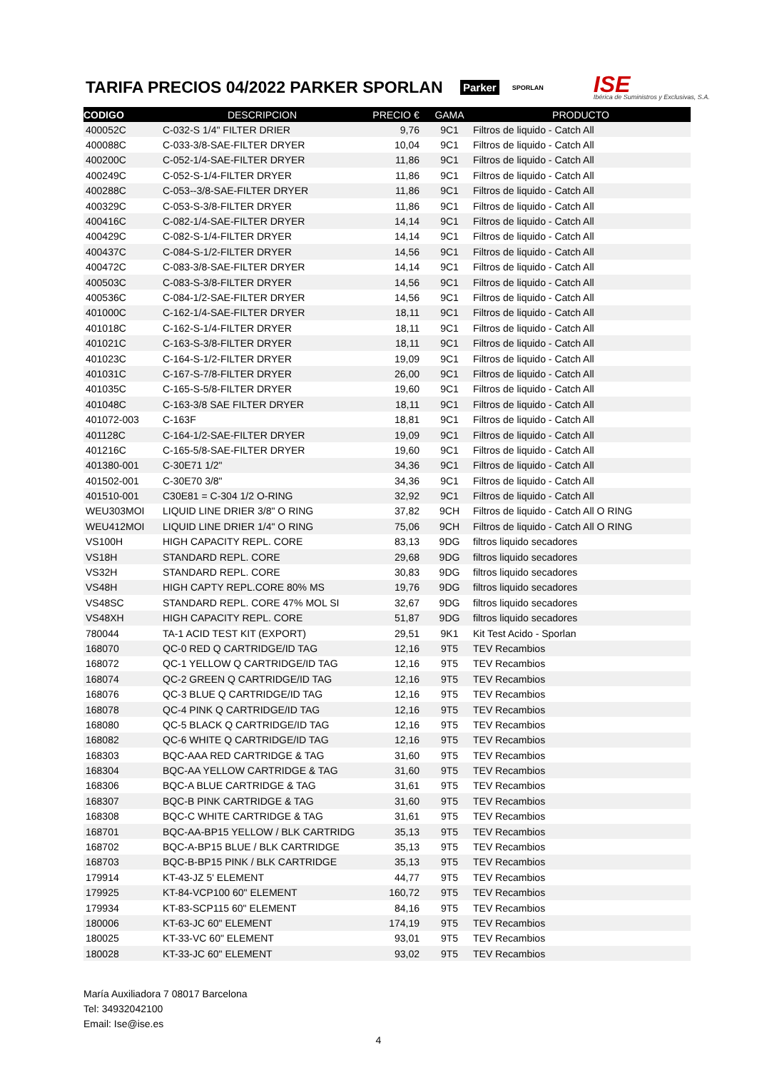TARIFA PRECIOS 04/2022 PARKER SPORLAN
Parker SPORLAN
ISE
Ibérica de Suministros y Exclusivas, S.A.
| CODIGO | DESCRIPCION | PRECIO € | GAMA | PRODUCTO |
| --- | --- | --- | --- | --- |
| 400052C | C-032-S 1/4" FILTER DRIER | 9,76 | 9C1 | Filtros de liquido - Catch All |
| 400088C | C-033-3/8-SAE-FILTER DRYER | 10,04 | 9C1 | Filtros de liquido - Catch All |
| 400200C | C-052-1/4-SAE-FILTER DRYER | 11,86 | 9C1 | Filtros de liquido - Catch All |
| 400249C | C-052-S-1/4-FILTER DRYER | 11,86 | 9C1 | Filtros de liquido - Catch All |
| 400288C | C-053--3/8-SAE-FILTER DRYER | 11,86 | 9C1 | Filtros de liquido - Catch All |
| 400329C | C-053-S-3/8-FILTER DRYER | 11,86 | 9C1 | Filtros de liquido - Catch All |
| 400416C | C-082-1/4-SAE-FILTER DRYER | 14,14 | 9C1 | Filtros de liquido - Catch All |
| 400429C | C-082-S-1/4-FILTER DRYER | 14,14 | 9C1 | Filtros de liquido - Catch All |
| 400437C | C-084-S-1/2-FILTER DRYER | 14,56 | 9C1 | Filtros de liquido - Catch All |
| 400472C | C-083-3/8-SAE-FILTER DRYER | 14,14 | 9C1 | Filtros de liquido - Catch All |
| 400503C | C-083-S-3/8-FILTER DRYER | 14,56 | 9C1 | Filtros de liquido - Catch All |
| 400536C | C-084-1/2-SAE-FILTER DRYER | 14,56 | 9C1 | Filtros de liquido - Catch All |
| 401000C | C-162-1/4-SAE-FILTER DRYER | 18,11 | 9C1 | Filtros de liquido - Catch All |
| 401018C | C-162-S-1/4-FILTER DRYER | 18,11 | 9C1 | Filtros de liquido - Catch All |
| 401021C | C-163-S-3/8-FILTER DRYER | 18,11 | 9C1 | Filtros de liquido - Catch All |
| 401023C | C-164-S-1/2-FILTER DRYER | 19,09 | 9C1 | Filtros de liquido - Catch All |
| 401031C | C-167-S-7/8-FILTER DRYER | 26,00 | 9C1 | Filtros de liquido - Catch All |
| 401035C | C-165-S-5/8-FILTER DRYER | 19,60 | 9C1 | Filtros de liquido - Catch All |
| 401048C | C-163-3/8 SAE FILTER DRYER | 18,11 | 9C1 | Filtros de liquido - Catch All |
| 401072-003 | C-163F | 18,81 | 9C1 | Filtros de liquido - Catch All |
| 401128C | C-164-1/2-SAE-FILTER DRYER | 19,09 | 9C1 | Filtros de liquido - Catch All |
| 401216C | C-165-5/8-SAE-FILTER DRYER | 19,60 | 9C1 | Filtros de liquido - Catch All |
| 401380-001 | C-30E71 1/2" | 34,36 | 9C1 | Filtros de liquido - Catch All |
| 401502-001 | C-30E70 3/8" | 34,36 | 9C1 | Filtros de liquido - Catch All |
| 401510-001 | C30E81 = C-304 1/2 O-RING | 32,92 | 9C1 | Filtros de liquido - Catch All |
| WEU303MOI | LIQUID LINE DRIER 3/8" O RING | 37,82 | 9CH | Filtros de liquido - Catch All O RING |
| WEU412MOI | LIQUID LINE DRIER 1/4" O RING | 75,06 | 9CH | Filtros de liquido - Catch All O RING |
| VS100H | HIGH CAPACITY REPL. CORE | 83,13 | 9DG | filtros liquido secadores |
| VS18H | STANDARD REPL. CORE | 29,68 | 9DG | filtros liquido secadores |
| VS32H | STANDARD REPL. CORE | 30,83 | 9DG | filtros liquido secadores |
| VS48H | HIGH CAPTY REPL.CORE 80% MS | 19,76 | 9DG | filtros liquido secadores |
| VS48SC | STANDARD REPL. CORE 47% MOL SI | 32,67 | 9DG | filtros liquido secadores |
| VS48XH | HIGH CAPACITY REPL. CORE | 51,87 | 9DG | filtros liquido secadores |
| 780044 | TA-1 ACID TEST KIT (EXPORT) | 29,51 | 9K1 | Kit Test Acido - Sporlan |
| 168070 | QC-0 RED Q CARTRIDGE/ID TAG | 12,16 | 9T5 | TEV Recambios |
| 168072 | QC-1 YELLOW Q CARTRIDGE/ID TAG | 12,16 | 9T5 | TEV Recambios |
| 168074 | QC-2 GREEN Q CARTRIDGE/ID TAG | 12,16 | 9T5 | TEV Recambios |
| 168076 | QC-3 BLUE Q CARTRIDGE/ID TAG | 12,16 | 9T5 | TEV Recambios |
| 168078 | QC-4 PINK Q CARTRIDGE/ID TAG | 12,16 | 9T5 | TEV Recambios |
| 168080 | QC-5 BLACK Q CARTRIDGE/ID TAG | 12,16 | 9T5 | TEV Recambios |
| 168082 | QC-6 WHITE Q CARTRIDGE/ID TAG | 12,16 | 9T5 | TEV Recambios |
| 168303 | BQC-AAA RED CARTRIDGE & TAG | 31,60 | 9T5 | TEV Recambios |
| 168304 | BQC-AA YELLOW CARTRIDGE & TAG | 31,60 | 9T5 | TEV Recambios |
| 168306 | BQC-A BLUE CARTRIDGE & TAG | 31,61 | 9T5 | TEV Recambios |
| 168307 | BQC-B PINK CARTRIDGE & TAG | 31,60 | 9T5 | TEV Recambios |
| 168308 | BQC-C WHITE CARTRIDGE & TAG | 31,61 | 9T5 | TEV Recambios |
| 168701 | BQC-AA-BP15 YELLOW / BLK CARTRIDG | 35,13 | 9T5 | TEV Recambios |
| 168702 | BQC-A-BP15 BLUE / BLK CARTRIDGE | 35,13 | 9T5 | TEV Recambios |
| 168703 | BQC-B-BP15 PINK / BLK CARTRIDGE | 35,13 | 9T5 | TEV Recambios |
| 179914 | KT-43-JZ 5' ELEMENT | 44,77 | 9T5 | TEV Recambios |
| 179925 | KT-84-VCP100 60" ELEMENT | 160,72 | 9T5 | TEV Recambios |
| 179934 | KT-83-SCP115 60" ELEMENT | 84,16 | 9T5 | TEV Recambios |
| 180006 | KT-63-JC 60" ELEMENT | 174,19 | 9T5 | TEV Recambios |
| 180025 | KT-33-VC 60" ELEMENT | 93,01 | 9T5 | TEV Recambios |
| 180028 | KT-33-JC 60" ELEMENT | 93,02 | 9T5 | TEV Recambios |
María Auxiliadora 7 08017 Barcelona
Tel: 34932042100
Email: Ise@ise.es
4